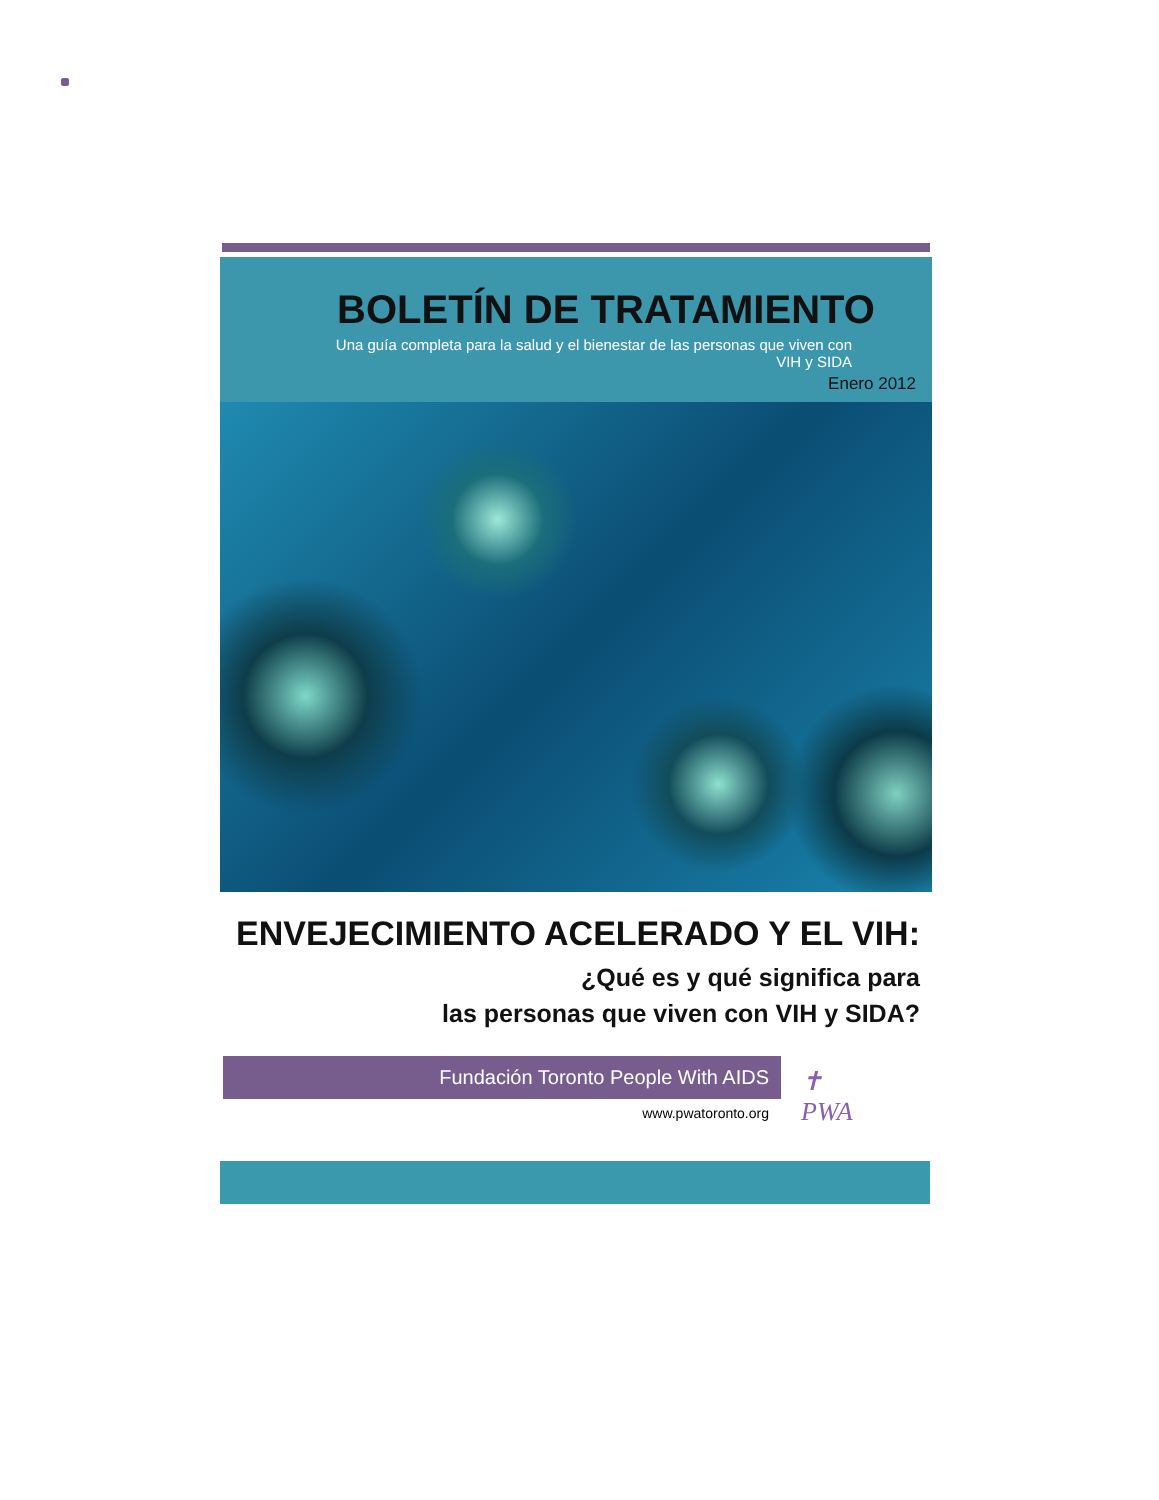BOLETÍN DE TRATAMIENTO
Una guía completa para la salud y el bienestar de las personas que viven con VIH y SIDA
Enero 2012
ENVEJECIMIENTO ACELERADO Y EL VIH:
¿Qué es y qué significa para
las personas que viven con VIH y SIDA?
Fundación Toronto People With AIDS
www.pwatoronto.org
✝
PWA